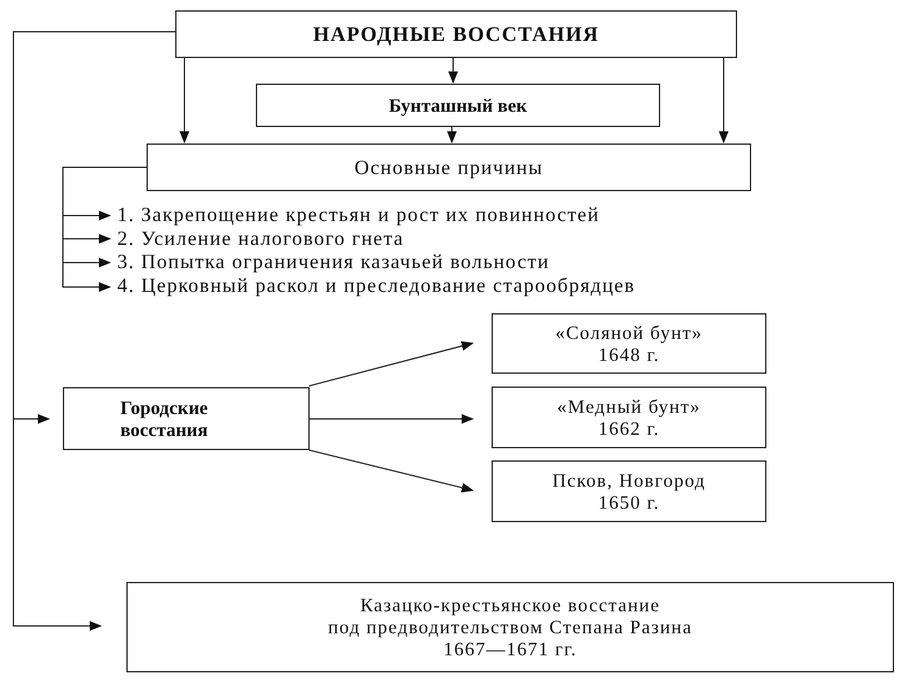НАРОДНЫЕ ВОССТАНИЯ
Бунташный век
Основные причины
1. Закрепощение крестьян и рост их повинностей
2. Усиление налогового гнета
3. Попытка ограничения казачьей вольности
4. Церковный раскол и преследование старообрядцев
Городские
восстания
«Соляной бунт»
1648 г.
«Медный бунт»
1662 г.
Псков, Новгород
1650 г.
Казацко-крестьянское восстание
под предводительством Степана Разина
1667—1671 гг.